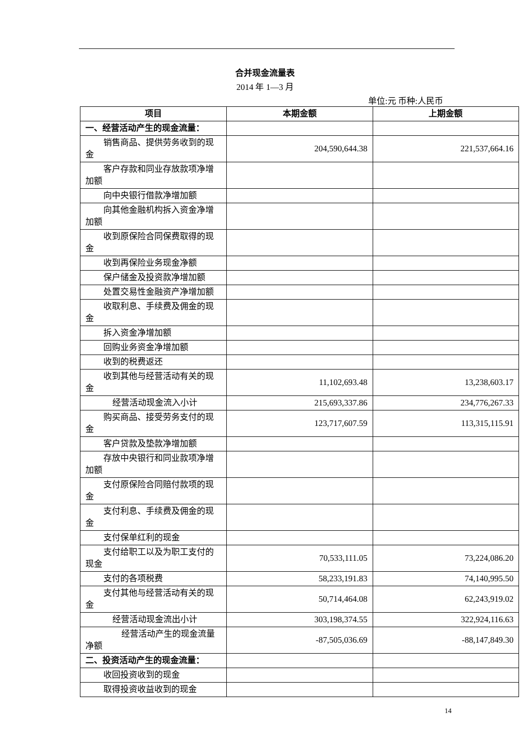合并现金流量表
2014 年 1—3 月
单位:元 币种:人民币
| 项目 | 本期金额 | 上期金额 |
| --- | --- | --- |
| 一、经营活动产生的现金流量： | | |
| 销售商品、提供劳务收到的现金 | 204,590,644.38 | 221,537,664.16 |
| 客户存款和同业存放款项净增加额 | | |
| 向中央银行借款净增加额 | | |
| 向其他金融机构拆入资金净增加额 | | |
| 收到原保险合同保费取得的现金 | | |
| 收到再保险业务现金净额 | | |
| 保户储金及投资款净增加额 | | |
| 处置交易性金融资产净增加额 | | |
| 收取利息、手续费及佣金的现金 | | |
| 拆入资金净增加额 | | |
| 回购业务资金净增加额 | | |
| 收到的税费返还 | | |
| 收到其他与经营活动有关的现金 | 11,102,693.48 | 13,238,603.17 |
| 经营活动现金流入小计 | 215,693,337.86 | 234,776,267.33 |
| 购买商品、接受劳务支付的现金 | 123,717,607.59 | 113,315,115.91 |
| 客户贷款及垫款净增加额 | | |
| 存放中央银行和同业款项净增加额 | | |
| 支付原保险合同赔付款项的现金 | | |
| 支付利息、手续费及佣金的现金 | | |
| 支付保单红利的现金 | | |
| 支付给职工以及为职工支付的现金 | 70,533,111.05 | 73,224,086.20 |
| 支付的各项税费 | 58,233,191.83 | 74,140,995.50 |
| 支付其他与经营活动有关的现金 | 50,714,464.08 | 62,243,919.02 |
| 经营活动现金流出小计 | 303,198,374.55 | 322,924,116.63 |
| 经营活动产生的现金流量净额 | -87,505,036.69 | -88,147,849.30 |
| 二、投资活动产生的现金流量： | | |
| 收回投资收到的现金 | | |
| 取得投资收益收到的现金 | | |
14